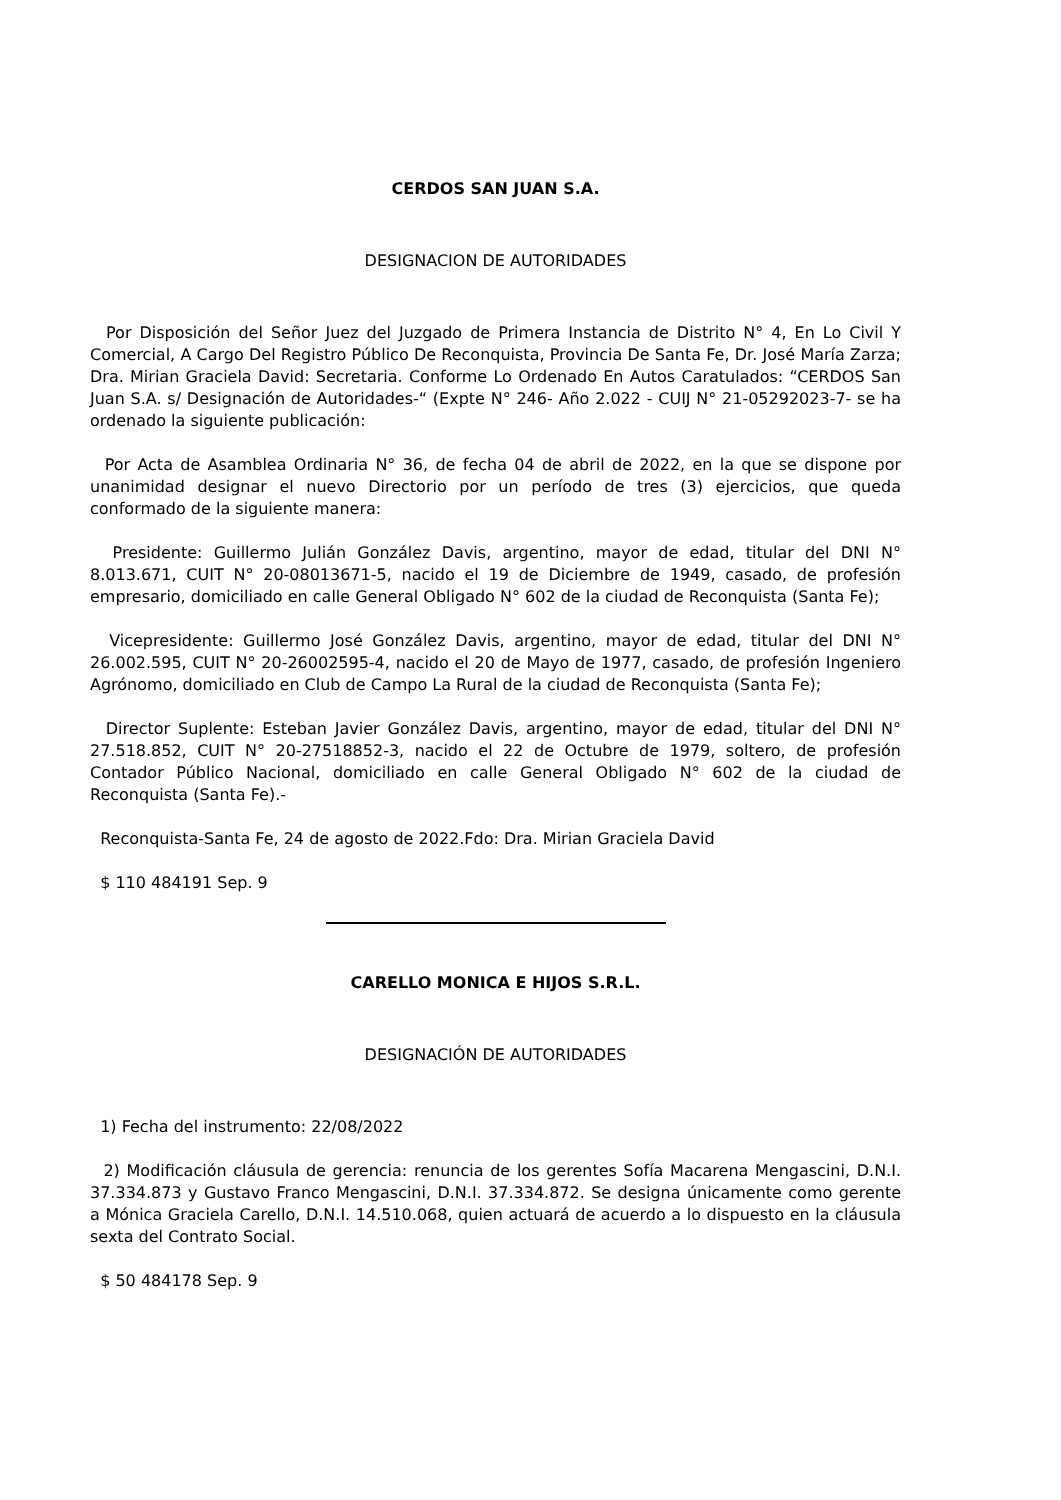CERDOS SAN JUAN S.A.
DESIGNACION DE AUTORIDADES
Por Disposición del Señor Juez del Juzgado de Primera Instancia de Distrito N° 4, En Lo Civil Y Comercial, A Cargo Del Registro Público De Reconquista, Provincia De Santa Fe, Dr. José María Zarza; Dra. Mirian Graciela David: Secretaria. Conforme Lo Ordenado En Autos Caratulados: “CERDOS San Juan S.A. s/ Designación de Autoridades-“ (Expte N° 246- Año 2.022 - CUIJ N° 21-05292023-7- se ha ordenado la siguiente publicación:
Por Acta de Asamblea Ordinaria N° 36, de fecha 04 de abril de 2022, en la que se dispone por unanimidad designar el nuevo Directorio por un período de tres (3) ejercicios, que queda conformado de la siguiente manera:
Presidente: Guillermo Julián González Davis, argentino, mayor de edad, titular del DNI N° 8.013.671, CUIT N° 20-08013671-5, nacido el 19 de Diciembre de 1949, casado, de profesión empresario, domiciliado en calle General Obligado N° 602 de la ciudad de Reconquista (Santa Fe);
Vicepresidente: Guillermo José González Davis, argentino, mayor de edad, titular del DNI N° 26.002.595, CUIT N° 20-26002595-4, nacido el 20 de Mayo de 1977, casado, de profesión Ingeniero Agrónomo, domiciliado en Club de Campo La Rural de la ciudad de Reconquista (Santa Fe);
Director Suplente: Esteban Javier González Davis, argentino, mayor de edad, titular del DNI N° 27.518.852, CUIT N° 20-27518852-3, nacido el 22 de Octubre de 1979, soltero, de profesión Contador Público Nacional, domiciliado en calle General Obligado N° 602 de la ciudad de Reconquista (Santa Fe).-
Reconquista-Santa Fe, 24 de agosto de 2022.Fdo: Dra. Mirian Graciela David
$ 110 484191 Sep. 9
CARELLO MONICA E HIJOS S.R.L.
DESIGNACIÓN DE AUTORIDADES
1) Fecha del instrumento: 22/08/2022
2) Modificación cláusula de gerencia: renuncia de los gerentes Sofía Macarena Mengascini, D.N.I. 37.334.873 y Gustavo Franco Mengascini, D.N.I. 37.334.872. Se designa únicamente como gerente a Mónica Graciela Carello, D.N.I. 14.510.068, quien actuará de acuerdo a lo dispuesto en la cláusula sexta del Contrato Social.
$ 50 484178 Sep. 9